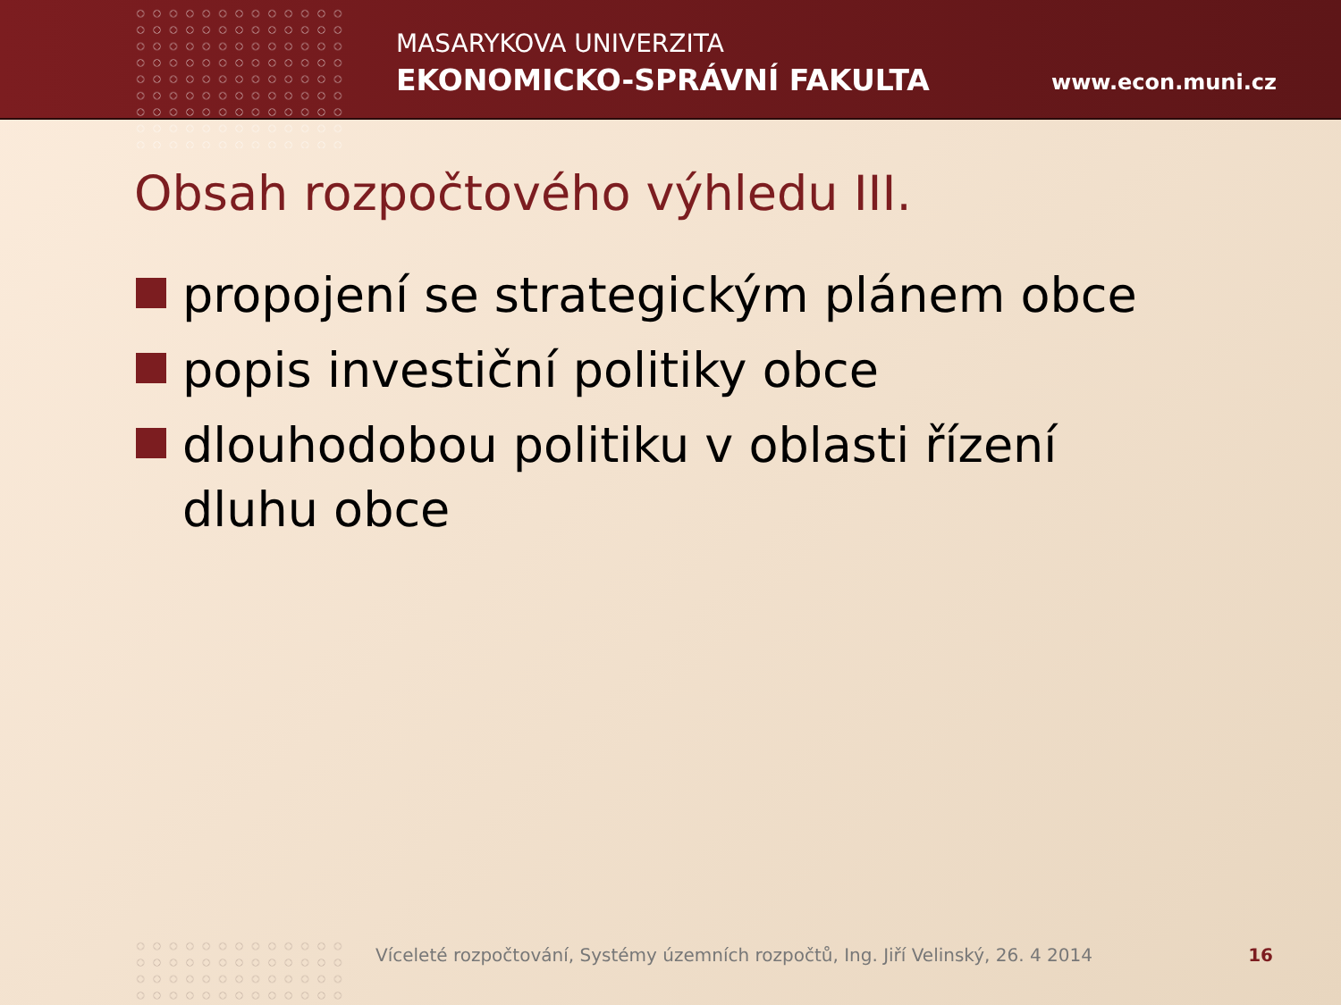MASARYKOVA UNIVERZITA
EKONOMICKO-SPRÁVNÍ FAKULTA www.econ.muni.cz
Obsah rozpočtového výhledu III.
propojení se strategickým plánem obce
popis investiční politiky obce
dlouhodobou politiku v oblasti řízení dluhu obce
Víceleté rozpočtování, Systémy územních rozpočtů, Ing. Jiří Velinský, 26. 4 2014
16